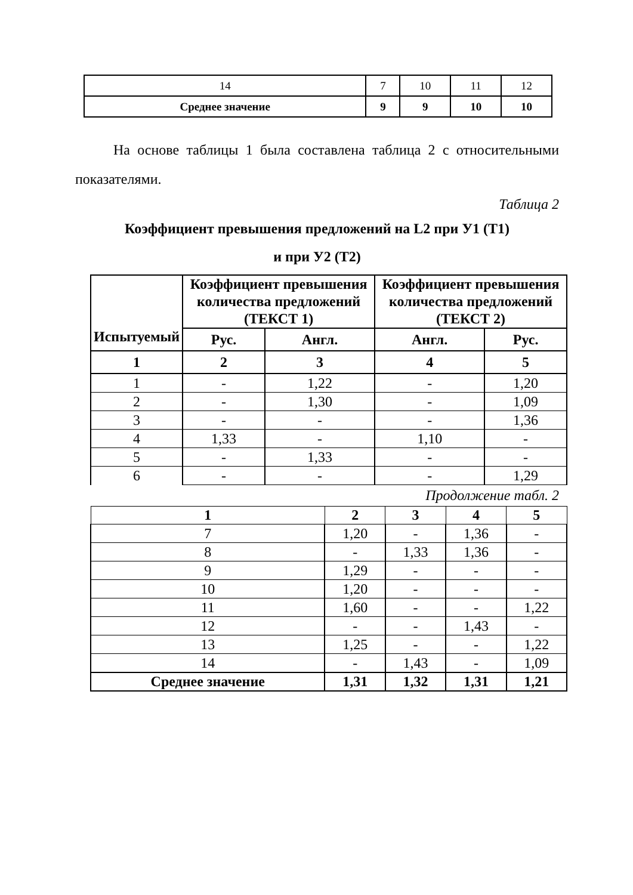| 14 | 7 | 10 | 11 | 12 |
| Среднее значение | 9 | 9 | 10 | 10 |
На основе таблицы 1 была составлена таблица 2 с относительными показателями.
Таблица 2
Коэффициент превышения предложений на L2 при У1 (Т1)
и при У2 (Т2)
| Испытуемый | Коэффициент превышения количества предложений (ТЕКСТ 1) | | Коэффициент превышения количества предложений (ТЕКСТ 2) | |
| --- | --- | --- | --- | --- |
| | Рус. | Англ. | Англ. | Рус. |
| 1 | 2 | 3 | 4 | 5 |
| 1 | - | 1,22 | - | 1,20 |
| 2 | - | 1,30 | - | 1,09 |
| 3 | - | - | - | 1,36 |
| 4 | 1,33 | - | 1,10 | - |
| 5 | - | 1,33 | - | - |
| 6 | - | - | - | 1,29 |
Продолжение табл. 2
| 1 | 2 | 3 | 4 | 5 |
| --- | --- | --- | --- | --- |
| 7 | 1,20 | - | 1,36 | - |
| 8 | - | 1,33 | 1,36 | - |
| 9 | 1,29 | - | - | - |
| 10 | 1,20 | - | - | - |
| 11 | 1,60 | - | - | 1,22 |
| 12 | - | - | 1,43 | - |
| 13 | 1,25 | - | - | 1,22 |
| 14 | - | 1,43 | - | 1,09 |
| Среднее значение | 1,31 | 1,32 | 1,31 | 1,21 |